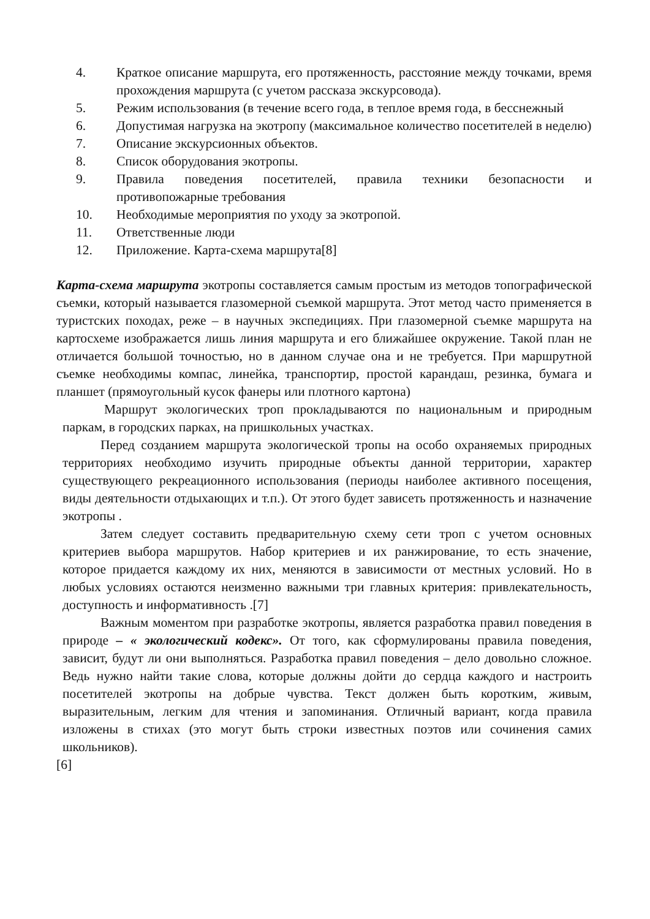4. Краткое описание маршрута, его протяженность, расстояние между точками, время прохождения маршрута (с учетом рассказа экскурсовода).
5. Режим использования (в течение всего года, в теплое время года, в бесснежный
6. Допустимая нагрузка на экотропу (максимальное количество посетителей в неделю)
7. Описание экскурсионных объектов.
8. Список оборудования экотропы.
9. Правила поведения посетителей, правила техники безопасности и противопожарные требования
10. Необходимые мероприятия по уходу за экотропой.
11. Ответственные люди
12. Приложение. Карта-схема маршрута[8]
Карта-схема маршрута экотропы составляется самым простым из методов топографической съемки, который называется глазомерной съемкой маршрута. Этот метод часто применяется в туристских походах, реже – в научных экспедициях. При глазомерной съемке маршрута на картосхеме изображается лишь линия маршрута и его ближайшее окружение. Такой план не отличается большой точностью, но в данном случае она и не требуется. При маршрутной съемке необходимы компас, линейка, транспортир, простой карандаш, резинка, бумага и планшет (прямоугольный кусок фанеры или плотного картона)
Маршрут экологических троп прокладываются по национальным и природным паркам, в городских парках, на пришкольных участках.
Перед созданием маршрута экологической тропы на особо охраняемых природных территориях необходимо изучить природные объекты данной территории, характер существующего рекреационного использования (периоды наиболее активного посещения, виды деятельности отдыхающих и т.п.). От этого будет зависеть протяженность и назначение экотропы .
Затем следует составить предварительную схему сети троп с учетом основных критериев выбора маршрутов. Набор критериев и их ранжирование, то есть значение, которое придается каждому их них, меняются в зависимости от местных условий. Но в любых условиях остаются неизменно важными три главных критерия: привлекательность, доступность и информативность .[7]
Важным моментом при разработке экотропы, является разработка правил поведения в природе – « экологический кодекс». От того, как сформулированы правила поведения, зависит, будут ли они выполняться. Разработка правил поведения – дело довольно сложное. Ведь нужно найти такие слова, которые должны дойти до сердца каждого и настроить посетителей экотропы на добрые чувства. Текст должен быть коротким, живым, выразительным, легким для чтения и запоминания. Отличный вариант, когда правила изложены в стихах (это могут быть строки известных поэтов или сочинения самих школьников).
[6]